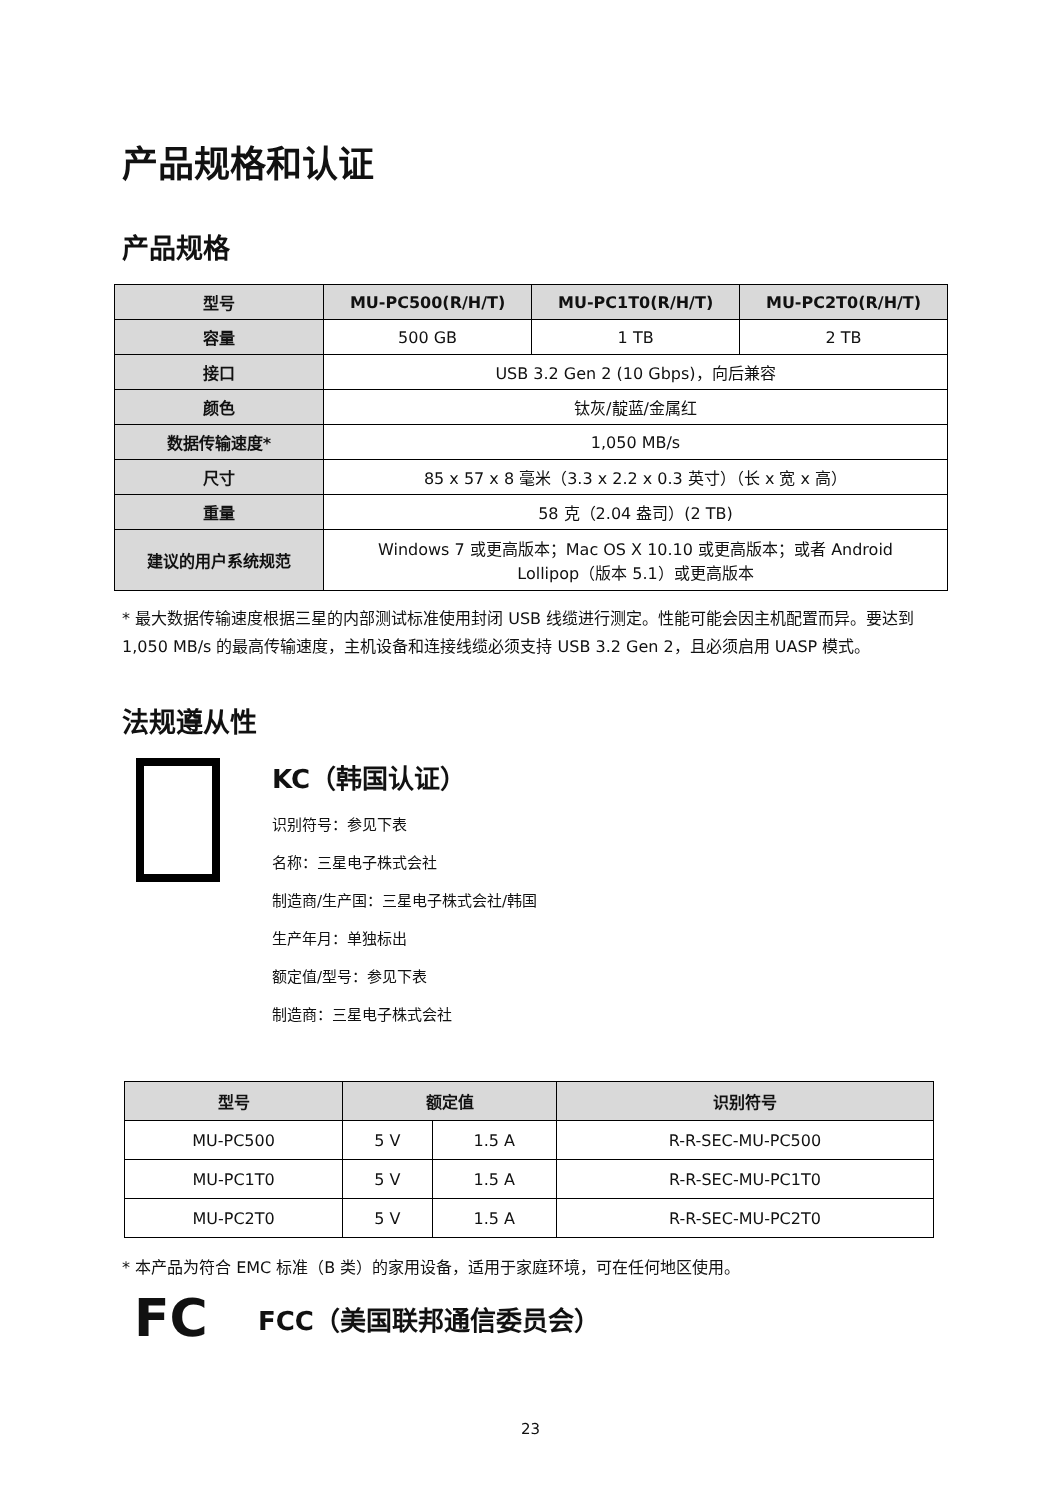产品规格和认证
产品规格
| 型号 | MU-PC500(R/H/T) | MU-PC1T0(R/H/T) | MU-PC2T0(R/H/T) |
| --- | --- | --- | --- |
| 容量 | 500 GB | 1 TB | 2 TB |
| 接口 | USB 3.2 Gen 2 (10 Gbps)，向后兼容 | | |
| 颜色 | 钛灰/靛蓝/金属红 | | |
| 数据传输速度* | 1,050 MB/s | | |
| 尺寸 | 85 x 57 x 8 毫米（3.3 x 2.2 x 0.3 英寸）（长 x 宽 x 高） | | |
| 重量 | 58 克（2.04 盎司）(2 TB) | | |
| 建议的用户系统规范 | Windows 7 或更高版本；Mac OS X 10.10 或更高版本；或者 Android Lollipop（版本 5.1）或更高版本 | | |
* 最大数据传输速度根据三星的内部测试标准使用封闭 USB 线缆进行测定。性能可能会因主机配置而异。要达到 1,050 MB/s 的最高传输速度，主机设备和连接线缆必须支持 USB 3.2 Gen 2，且必须启用 UASP 模式。
法规遵从性
KC（韩国认证）
识别符号：参见下表
名称：三星电子株式会社
制造商/生产国：三星电子株式会社/韩国
生产年月：单独标出
额定值/型号：参见下表
制造商：三星电子株式会社
| 型号 | 额定值 | | 识别符号 |
| --- | --- | --- | --- |
| MU-PC500 | 5 V | 1.5 A | R-R-SEC-MU-PC500 |
| MU-PC1T0 | 5 V | 1.5 A | R-R-SEC-MU-PC1T0 |
| MU-PC2T0 | 5 V | 1.5 A | R-R-SEC-MU-PC2T0 |
* 本产品为符合 EMC 标准（B 类）的家用设备，适用于家庭环境，可在任何地区使用。
FC
FCC（美国联邦通信委员会）
23